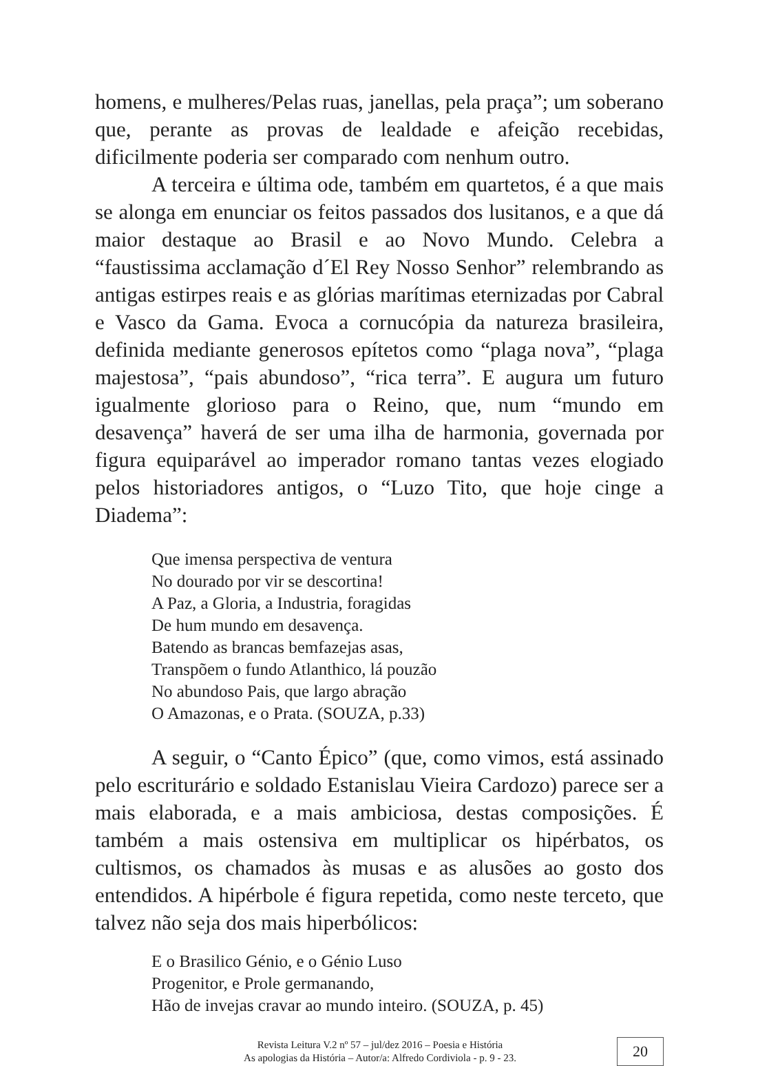homens, e mulheres/Pelas ruas, janellas, pela praça”; um soberano que, perante as provas de lealdade e afeição recebidas, dificilmente poderia ser comparado com nenhum outro.
A terceira e última ode, também em quartetos, é a que mais se alonga em enunciar os feitos passados dos lusitanos, e a que dá maior destaque ao Brasil e ao Novo Mundo. Celebra a “faustissima acclamação d´El Rey Nosso Senhor” relembrando as antigas estirpes reais e as glórias marítimas eternizadas por Cabral e Vasco da Gama. Evoca a cornucópia da natureza brasileira, definida mediante generosos epítetos como “plaga nova”, “plaga majestosa”, “pais abundoso”, “rica terra”. E augura um futuro igualmente glorioso para o Reino, que, num “mundo em desavença” haverá de ser uma ilha de harmonia, governada por figura equiparável ao imperador romano tantas vezes elogiado pelos historiadores antigos, o “Luzo Tito, que hoje cinge a Diadema”:
Que imensa perspectiva de ventura
No dourado por vir se descortina!
A Paz, a Gloria, a Industria, foragidas
De hum mundo em desavença.
Batendo as brancas bemfazejas asas,
Transpõem o fundo Atlanthico, lá pouzão
No abundoso Pais, que largo abração
O Amazonas, e o Prata. (SOUZA, p.33)
A seguir, o “Canto Épico” (que, como vimos, está assinado pelo escriturário e soldado Estanislau Vieira Cardozo) parece ser a mais elaborada, e a mais ambiciosa, destas composições. É também a mais ostensiva em multiplicar os hipérbatos, os cultismos, os chamados às musas e as alusões ao gosto dos entendidos. A hipérbole é figura repetida, como neste terceto, que talvez não seja dos mais hiperbólicos:
E o Brasilico Génio, e o Génio Luso
Progenitor, e Prole germanando,
Hão de invejas cravar ao mundo inteiro. (SOUZA, p. 45)
Revista Leitura V.2 nº 57 – jul/dez 2016 – Poesia e História
As apologias da História – Autor/a: Alfredo Cordiviola - p. 9 - 23.
20